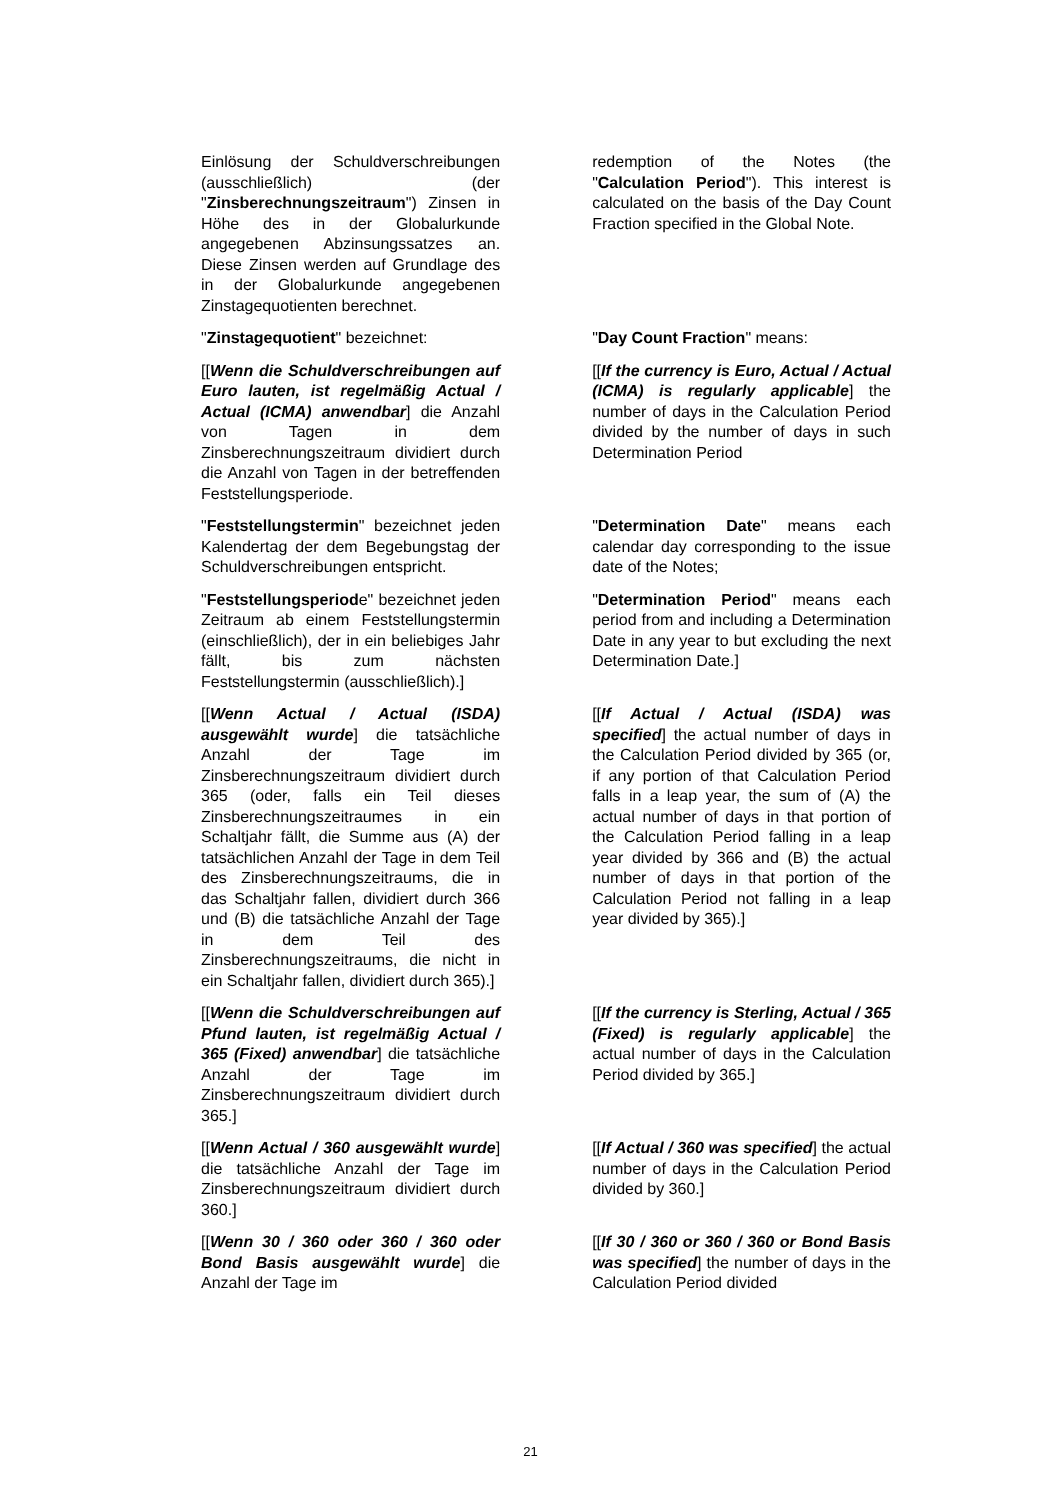| Einlösung der Schuldverschreibungen (ausschließlich) (der " Zinsberechnungszeitraum ") Zinsen in Höhe des in der Globalurkunde angegebenen Abzinsungssatzes an. Diese Zinsen werden auf Grundlage des in der Globalurkunde angegebenen Zinstagequotienten berechnet. | redemption of the Notes (the " Calculation Period "). This interest is calculated on the basis of the Day Count Fraction specified in the Global Note. |
| " Zinstagequotient " bezeichnet: | " Day Count Fraction " means: |
| [[ Wenn die Schuldverschreibungen auf Euro lauten, ist regelmäßig Actual / Actual (ICMA) anwendbar ] die Anzahl von Tagen in dem Zinsberechnungszeitraum dividiert durch die Anzahl von Tagen in der betreffenden Feststellungsperiode. | [[ If the currency is Euro, Actual / Actual (ICMA) is regularly applicable ] the number of days in the Calculation Period divided by the number of days in such Determination Period |
| " Feststellungstermin " bezeichnet jeden Kalendertag der dem Begebungstag der Schuldverschreibungen entspricht. | " Determination Date " means each calendar day corresponding to the issue date of the Notes; |
| " Feststellungsperiod e" bezeichnet jeden Zeitraum ab einem Feststellungstermin (einschließlich), der in ein beliebiges Jahr fällt, bis zum nächsten Feststellungstermin (ausschließlich).] | " Determination Period " means each period from and including a Determination Date in any year to but excluding the next Determination Date.] |
| [[ Wenn Actual / Actual (ISDA) ausgewählt wurde ] die tatsächliche Anzahl der Tage im Zinsberechnungszeitraum dividiert durch 365 (oder, falls ein Teil dieses Zinsberechnungszeitraumes in ein Schaltjahr fällt, die Summe aus (A) der tatsächlichen Anzahl der Tage in dem Teil des Zinsberechnungszeitraums, die in das Schaltjahr fallen, dividiert durch 366 und (B) die tatsächliche Anzahl der Tage in dem Teil des Zinsberechnungszeitraums, die nicht in ein Schaltjahr fallen, dividiert durch 365).] | [[ If Actual / Actual (ISDA) was specified ] the actual number of days in the Calculation Period divided by 365 (or, if any portion of that Calculation Period falls in a leap year, the sum of (A) the actual number of days in that portion of the Calculation Period falling in a leap year divided by 366 and (B) the actual number of days in that portion of the Calculation Period not falling in a leap year divided by 365).] |
| [[ Wenn die Schuldverschreibungen auf Pfund lauten, ist regelmäßig Actual / 365 (Fixed) anwendbar ] die tatsächliche Anzahl der Tage im Zinsberechnungszeitraum dividiert durch 365.] | [[ If the currency is Sterling, Actual / 365 (Fixed) is regularly applicable ] the actual number of days in the Calculation Period divided by 365.] |
| [[ Wenn Actual / 360 ausgewählt wurde ] die tatsächliche Anzahl der Tage im Zinsberechnungszeitraum dividiert durch 360.] | [[ If Actual / 360 was specified ] the actual number of days in the Calculation Period divided by 360.] |
| [[ Wenn 30 / 360 oder 360 / 360 oder Bond Basis ausgewählt wurde ] die Anzahl der Tage im | [[ If 30 / 360 or 360 / 360 or Bond Basis was specified ] the number of days in the Calculation Period divided |
21